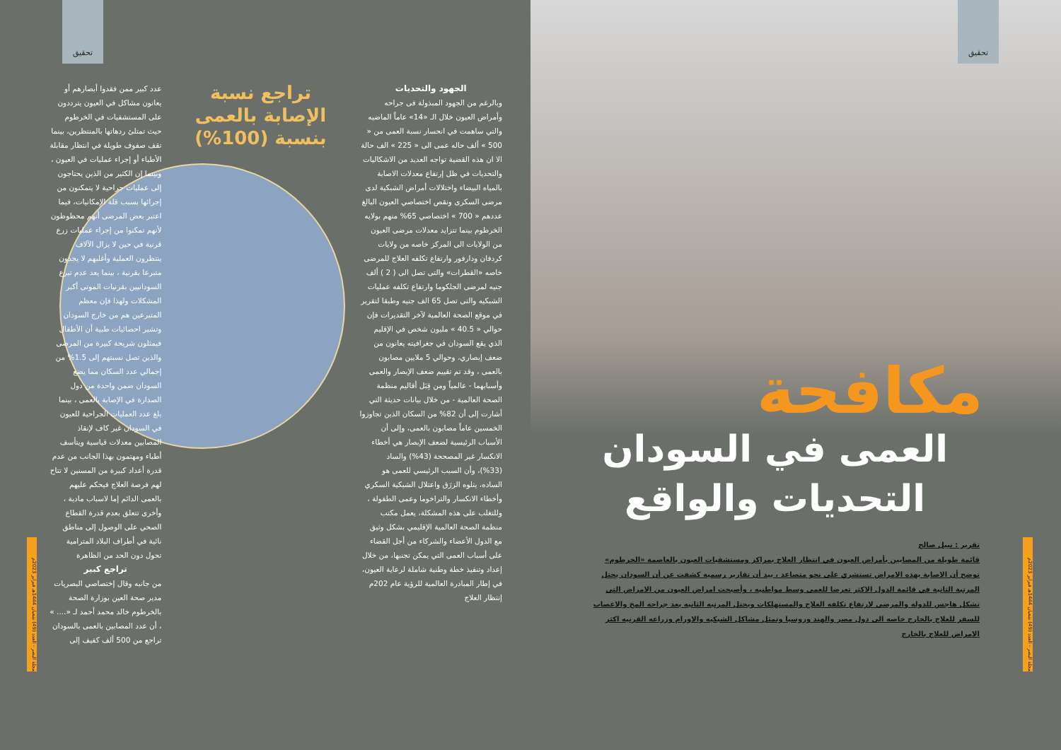تحقيق
الجهود والتحديات
وبالرغم من الجهود المبذولة فى جراحه وأمراض العيون خلال الـ «14» عاماً الماضيه والتي ساهمت في انحسار نسبة العمى من « 500 » ألف حاله عمى الى « 225 » الف حالة الا ان هذه القضية تواجه العديد من الاشكاليات والتحديات في ظل إرتفاع معدلات الاصابة بالمياه البيضاء واختلالات أمراض الشبكية لدى مرضى السكرى ونقص اختصاصي العيون البالغ عددهم « 700 » اختصاصي 65% منهم بولايه الخرطوم بينما تتزايد معدلات مرضى العيون من الولايات الى المركز خاصه من ولايات كردفان ودارفور وارتفاع تكلفه العلاج للمرضى خاصه «القطرات» والتى تصل الى ( 2 ) ألف جنيه لمرضى الجلكوما وارتفاع تكلفه عمليات الشبكيه والتى تصل 65 الف جنيه وطبقا لتقرير في موقع الصحة العالمية لآخر التقديرات فإن حوالي « 40.5 » مليون شخص في الإقليم الذي يقع السودان في جغرافيته يعانون من ضعف إبصاري، وحوالي 5 ملايين مصابون بالعمى ، وقد تم تقييم ضعف الإبصار والعمى وأسبابهما - عالمياً ومن قِبَل أقاليم منظمة الصحة العالمية - من خلال بيانات حديثة التي أشارت إلى أن 82% من السكان الذين تجاوزوا الخمسين عاماً مصابون بالعمى، وإلى أن الأسباب الرئيسية لضعف الإبصار هي أخطاء الانكسار غير المصححة (43%) والساد (33%)، وأن السبب الرئيسي للعمى هو الساده، يتلوه الزرَق واعتلال الشبكية السكري وأخطاء الانكسار والتراخوما وعمى الطفولة ، وللتغلب على هذه المشكلة، يعمل مكتب منظمة الصحة العالمية الإقليمي بشكل وثيق مع الدول الأعضاء والشركاء من أجل القضاء على أسباب العمى التي يمكن تجنبها، من خلال إعداد وتنفيذ خطة وطنية شاملة لرعاية العيون، في إطار المبادرة العالمية للرؤية عام 202م إنتظار العلاج
تراجع نسبة الإصابة بالعمى بنسبة (100%)
عدد كبير ممن فقدوا أبصارهم أو يعانون مشاكل في العيون يترددون على المستشفيات في الخرطوم حيث تمتلئ ردهاتها بالمنتظرين، بينما تقف صفوف طويلة في انتظار مقابلة الأطباء أو إجراء عمليات في العيون ، وبينما إن الكثير من الذين يحتاجون إلى عمليات جراحية لا يتمكنون من إجرائها بسبب قلة الإمكانيات، فيما اعتبر بعض المرضى أنهم محظوظون لأنهم تمكنوا من إجراء عمليات زرع قرنية في حين لا يزال الآلاف ينتظرون العملية وأغلبهم لا يجدون متبرعا بقرنية ، بينما يعد عدم تبرع السودانيين بقرنيات الموتى أكبر المشكلات ولهذا فإن معظم المتبرعين هم من خارج السودان وتشير احصائيات طبية أن الأطفال فيمثلون شريحة كبيرة من المرضى والذين تصل نسبتهم إلى 1.5% من إجمالي عدد السكان مما يضع السودان ضمن واحدة من دول الصدارة في الإصابة بالعمى ، بينما بلغ عدد العمليات الجراحية للعيون في السودان غير كاف لإنقاذ المصابين معدلات قياسية ويتأسف أطباء ومهتمون بهذا الجانب من عدم قدرة أعداد كبيرة من المسنين لا تتاح لهم فرصة العلاج فيحكم عليهم بالعمى الدائم إما لاسباب مادية ، وأخرى تتعلق بعدم قدرة القطاع الصحي على الوصول إلى مناطق نائية في أطراف البلاد المترامية تحول دون الحد من الظاهرة
تراجع كبير
من جانبه وقال إختصاصي البصريات مدير صحة العين بوزارة الصحة بالخرطوم خالد محمد أحمد لـ «.... » ، أن عدد المصابين بالعمى بالسودان تراجع من 500 ألف كفيف إلى
مجلة البصر - العدد (49) شعبان 1444هـ فبراير 2023م
تحقيق
مكافحة
العمى في السودان
التحديات والواقع
تقرير : نبيل صالح
قائمة طويلة من المصابين بأمراض العيون في انتظار العلاج بمراكز ومستشفيات العيون بالعاصمة «الخرطوم» توضح أن الاصابة بهذه الامراض تستشري على نحو متصاعد ، بيد أن تقارير رسمية كشفت عن أن السودان يحتل المرتبة الثانية في قائمة الدول الاكثر تعرضا للعمى وسط مواطنيه ، وأصبحت امراض العيون من الامراض التى تشكل هاجس للدوله والمرضى لارتفاع تكلفه العلاج والمستهلكات ويحتل المرتبه الثانيه بعد جراحه المخ والاعصاب للسفر للعلاج بالخارج خاصه الى دول مصر والهند وروسيا وتمثل مشاكل الشبكيه والاورام وزراعه القرنيه اكثر الامراض للعلاج بالخارج
مجلة البصر - العدد (49) شعبان 1444هـ فبراير 2023م